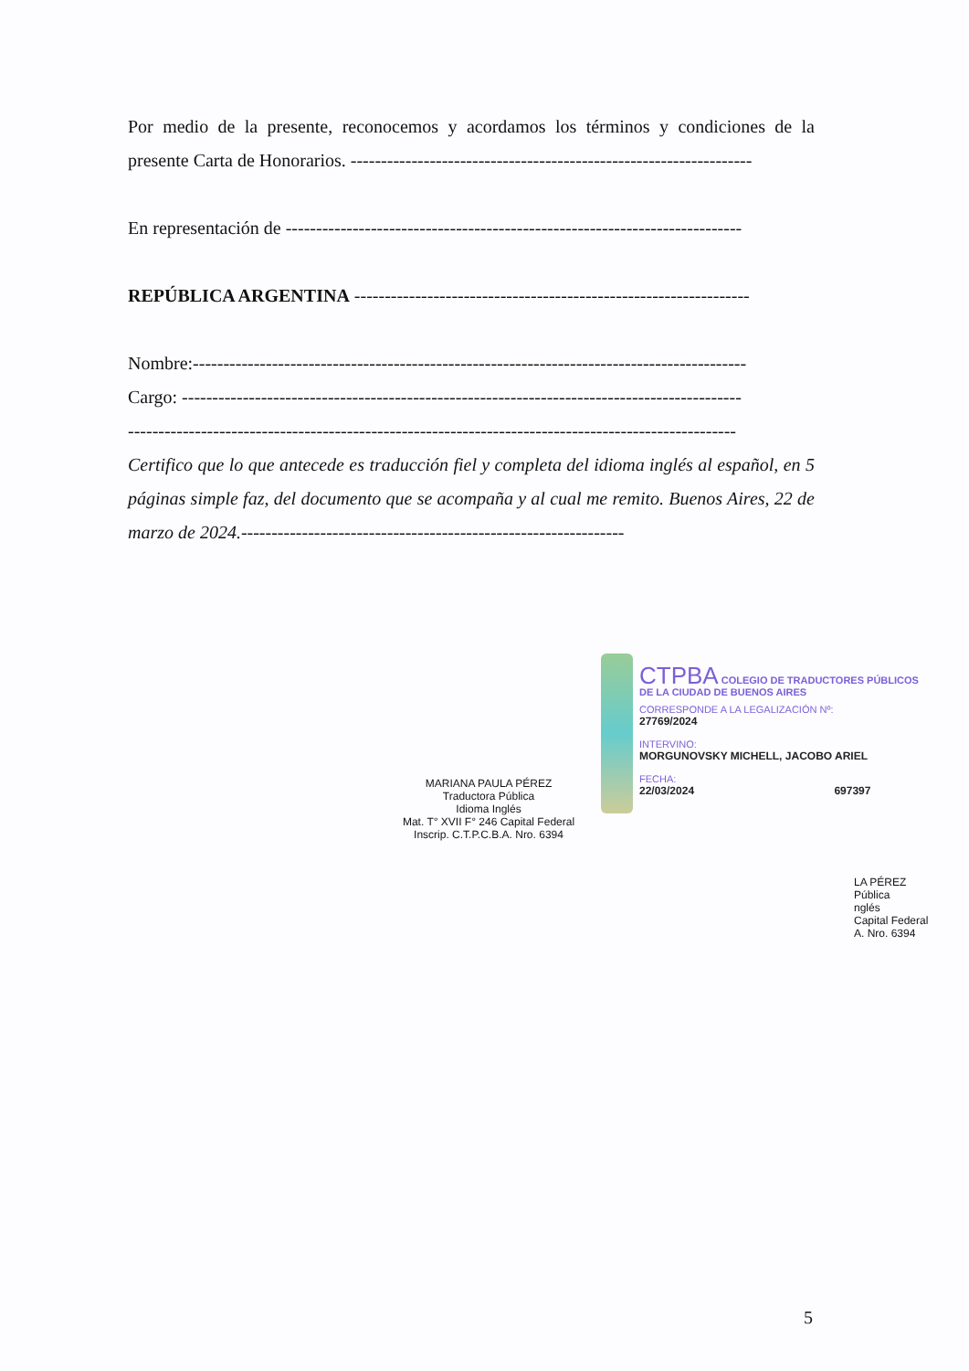Por medio de la presente, reconocemos y acordamos los términos y condiciones de la presente Carta de Honorarios. ------------------------------------------------------------------
En representación de ---------------------------------------------------------------------------
REPÚBLICA ARGENTINA -----------------------------------------------------------------
Nombre:-------------------------------------------------------------------------------------------
Cargo: --------------------------------------------------------------------------------------------
----------------------------------------------------------------------------------------------------
Certifico que lo que antecede es traducción fiel y completa del idioma inglés al español, en 5 páginas simple faz, del documento que se acompaña y al cual me remito. Buenos Aires, 22 de marzo de 2024.---------------------------------------------------------------
MARIANA PAULA PÉREZ
Traductora Pública
Idioma Inglés
Mat. T° XVII F° 246 Capital Federal
Inscrip. C.T.P.C.B.A. Nro. 6394
CTPBA COLEGIO DE TRADUCTORES PÚBLICOS
DE LA CIUDAD DE BUENOS AIRES
CORRESPONDE A LA LEGALIZACIÓN Nº:
27769/2024
INTERVINO:
MORGUNOVSKY MICHELL, JACOBO ARIEL
FECHA:
22/03/2024 697397
LA PÉREZ
Pública
nglés
Capital Federal
A. Nro. 6394
5